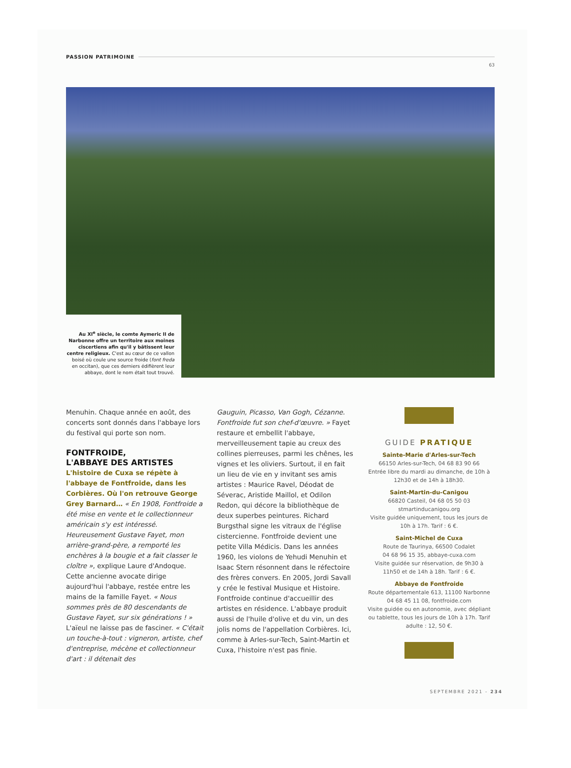PASSION PATRIMOINE
63
Au XI<sup>e</sup> siècle, le comte Aymeric II de Narbonne offre un territoire aux moines ciscertiens afin qu'il y bâtissent leur centre religieux. C'est au cœur de ce vallon boisé où coule une source froide (font freda en occitan), que ces derniers édifièrent leur abbaye, dont le nom était tout trouvé.
Menuhin. Chaque année en août, des concerts sont donnés dans l'abbaye lors du festival qui porte son nom.
FONTFROIDE,
L'ABBAYE DES ARTISTES
L'histoire de Cuxa se répète à l'abbaye de Fontfroide, dans les Corbières. Où l'on retrouve George Grey Barnard… « En 1908, Fontfroide a été mise en vente et le collectionneur américain s'y est intéressé. Heureusement Gustave Fayet, mon arrière-grand-père, a remporté les enchères à la bougie et a fait classer le cloître », explique Laure d'Andoque. Cette ancienne avocate dirige aujourd'hui l'abbaye, restée entre les mains de la famille Fayet. « Nous sommes près de 80 descendants de Gustave Fayet, sur six générations ! » L'aïeul ne laisse pas de fasciner. « C'était un touche-à-tout : vigneron, artiste, chef d'entreprise, mécène et collectionneur d'art : il détenait des
Gauguin, Picasso, Van Gogh, Cézanne. Fontfroide fut son chef-d'œuvre. » Fayet restaure et embellit l'abbaye, merveilleusement tapie au creux des collines pierreuses, parmi les chênes, les vignes et les oliviers. Surtout, il en fait un lieu de vie en y invitant ses amis artistes : Maurice Ravel, Déodat de Séverac, Aristide Maillol, et Odilon Redon, qui décore la bibliothèque de deux superbes peintures. Richard Burgsthal signe les vitraux de l'église cistercienne. Fontfroide devient une petite Villa Médicis. Dans les années 1960, les violons de Yehudi Menuhin et Isaac Stern résonnent dans le réfectoire des frères convers. En 2005, Jordi Savall y crée le festival Musique et Histoire. Fontfroide continue d'accueillir des artistes en résidence. L'abbaye produit aussi de l'huile d'olive et du vin, un des jolis noms de l'appellation Corbières. Ici, comme à Arles-sur-Tech, Saint-Martin et Cuxa, l'histoire n'est pas finie.
GUIDE PRATIQUE
Sainte-Marie d'Arles-sur-Tech
66150 Arles-sur-Tech, 04 68 83 90 66
Entrée libre du mardi au dimanche, de 10h à 12h30 et de 14h à 18h30.
Saint-Martin-du-Canigou
66820 Casteil, 04 68 05 50 03
stmartinducanigou.org
Visite guidée uniquement, tous les jours de 10h à 17h. Tarif : 6 €.
Saint-Michel de Cuxa
Route de Taurinya, 66500 Codalet
04 68 96 15 35, abbaye-cuxa.com
Visite guidée sur réservation, de 9h30 à 11h50 et de 14h à 18h. Tarif : 6 €.
Abbaye de Fontfroide
Route départementale 613, 11100 Narbonne
04 68 45 11 08, fontfroide.com
Visite guidée ou en autonomie, avec dépliant ou tablette, tous les jours de 10h à 17h. Tarif adulte : 12, 50 €.
SEPTEMBRE 2021 - 234